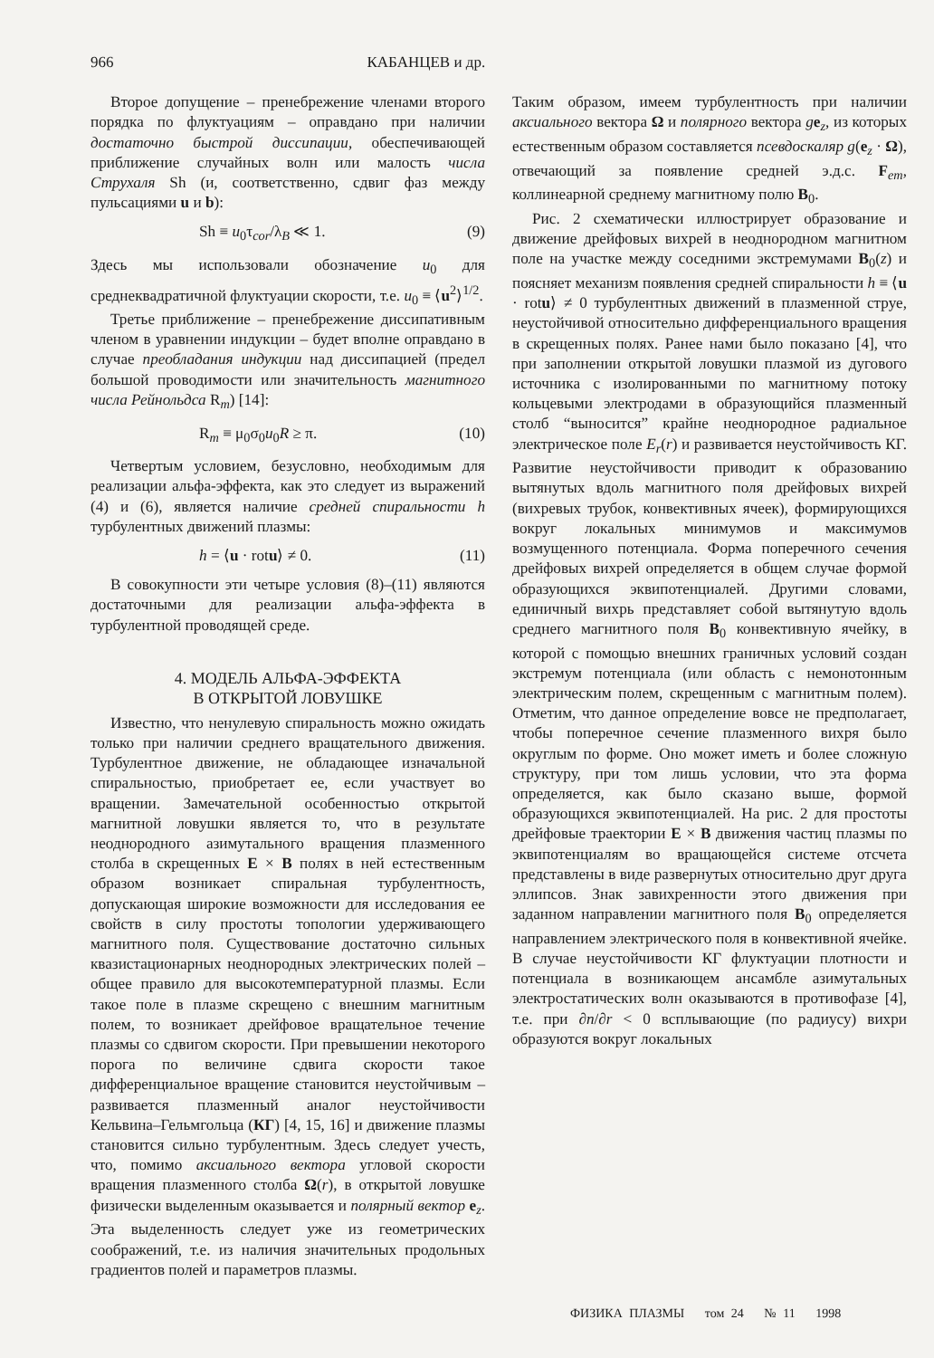966 КАБАНЦЕВ и др.
Второе допущение – пренебрежение членами второго порядка по флуктуациям – оправдано при наличии достаточно быстрой диссипации, обеспечивающей приближение случайных волн или малость числа Струхаля Sh (и, соответственно, сдвиг фаз между пульсациями u и b):
Sh ≡ u<sub>0</sub>τ<sub>cor</sub>/λ<sub>B</sub> ≪ 1. (9)
Здесь мы использовали обозначение u<sub>0</sub> для среднеквадратичной флуктуации скорости, т.е. u<sub>0</sub> ≡ ⟨u<sup>2</sup>⟩<sup>1/2</sup>.
Третье приближение – пренебрежение диссипативным членом в уравнении индукции – будет вполне оправдано в случае преобладания индукции над диссипацией (предел большой проводимости или значительность магнитного числа Рейнольдса R<sub>m</sub>) [14]:
R<sub>m</sub> ≡ μ<sub>0</sub>σ<sub>0</sub>u<sub>0</sub>R ≥ π. (10)
Четвертым условием, безусловно, необходимым для реализации альфа-эффекта, как это следует из выражений (4) и (6), является наличие средней спиральности h турбулентных движений плазмы:
h = ⟨u · rotu⟩ ≠ 0. (11)
В совокупности эти четыре условия (8)–(11) являются достаточными для реализации альфа-эффекта в турбулентной проводящей среде.
4. МОДЕЛЬ АЛЬФА-ЭФФЕКТА
В ОТКРЫТОЙ ЛОВУШКЕ
Известно, что ненулевую спиральность можно ожидать только при наличии среднего вращательного движения. Турбулентное движение, не обладающее изначальной спиральностью, приобретает ее, если участвует во вращении. Замечательной особенностью открытой магнитной ловушки является то, что в результате неоднородного азимутального вращения плазменного столба в скрещенных E × B полях в ней естественным образом возникает спиральная турбулентность, допускающая широкие возможности для исследования ее свойств в силу простоты топологии удерживающего магнитного поля. Существование достаточно сильных квазистационарных неоднородных электрических полей – общее правило для высокотемпературной плазмы. Если такое поле в плазме скрещено с внешним магнитным полем, то возникает дрейфовое вращательное течение плазмы со сдвигом скорости. При превышении некоторого порога по величине сдвига скорости такое дифференциальное вращение становится неустойчивым – развивается плазменный аналог неустойчивости Кельвина–Гельмгольца (КГ) [4, 15, 16] и движение плазмы становится сильно турбулентным. Здесь следует учесть, что, помимо аксиального вектора угловой скорости вращения плазменного столба Ω(r), в открытой ловушке физически выделенным оказывается и полярный вектор e<sub>z</sub>. Эта выделенность следует уже из геометрических соображений, т.е. из наличия значительных продольных градиентов полей и параметров плазмы.
Таким образом, имеем турбулентность при наличии аксиального вектора Ω и полярного вектора ge<sub>z</sub>, из которых естественным образом составляется псевдоскаляр g(e<sub>z</sub> · Ω), отвечающий за появление средней э.д.с. F<sub>em</sub>, коллинеарной среднему магнитному полю B<sub>0</sub>.
Рис. 2 схематически иллюстрирует образование и движение дрейфовых вихрей в неоднородном магнитном поле на участке между соседними экстремумами B<sub>0</sub>(z) и поясняет механизм появления средней спиральности h ≡ ⟨u · rotu⟩ ≠ 0 турбулентных движений в плазменной струе, неустойчивой относительно дифференциального вращения в скрещенных полях. Ранее нами было показано [4], что при заполнении открытой ловушки плазмой из дугового источника с изолированными по магнитному потоку кольцевыми электродами в образующийся плазменный столб “выносится” крайне неоднородное радиальное электрическое поле E<sub>r</sub>(r) и развивается неустойчивость КГ. Развитие неустойчивости приводит к образованию вытянутых вдоль магнитного поля дрейфовых вихрей (вихревых трубок, конвективных ячеек), формирующихся вокруг локальных минимумов и максимумов возмущенного потенциала. Форма поперечного сечения дрейфовых вихрей определяется в общем случае формой образующихся эквипотенциалей. Другими словами, единичный вихрь представляет собой вытянутую вдоль среднего магнитного поля B<sub>0</sub> конвективную ячейку, в которой с помощью внешних граничных условий создан экстремум потенциала (или область с немонотонным электрическим полем, скрещенным с магнитным полем). Отметим, что данное определение вовсе не предполагает, чтобы поперечное сечение плазменного вихря было округлым по форме. Оно может иметь и более сложную структуру, при том лишь условии, что эта форма определяется, как было сказано выше, формой образующихся эквипотенциалей. На рис. 2 для простоты дрейфовые траектории E × B движения частиц плазмы по эквипотенциалям во вращающейся системе отсчета представлены в виде развернутых относительно друг друга эллипсов. Знак завихренности этого движения при заданном направлении магнитного поля B<sub>0</sub> определяется направлением электрического поля в конвективной ячейке. В случае неустойчивости КГ флуктуации плотности и потенциала в возникающем ансамбле азимутальных электростатических волн оказываются в противофазе [4], т.е. при ∂n/∂r < 0 всплывающие (по радиусу) вихри образуются вокруг локальных
ФИЗИКА ПЛАЗМЫ том 24 № 11 1998